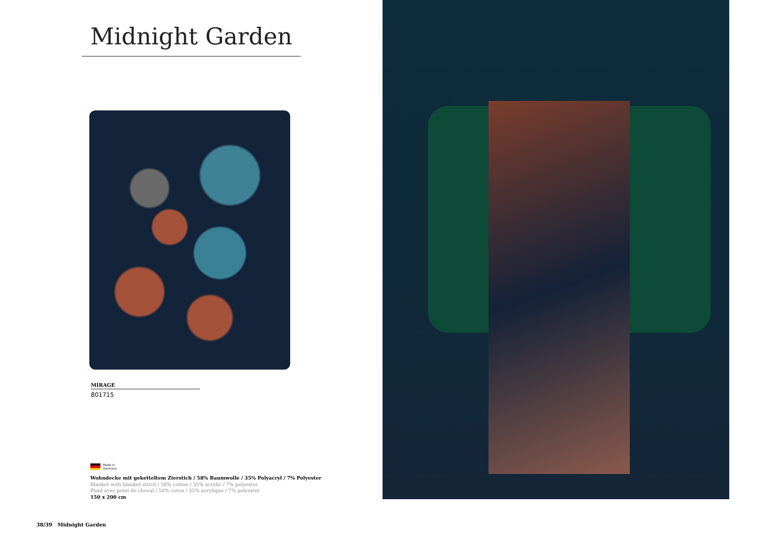Midnight Garden
MIRAGE
801715
Made in
Germany
Wohndecke mit geketteltem Zierstich / 58% Baumwolle / 35% Polyacryl / 7% Polyester
Blanket with blanket stitch / 58% cotton / 35% acrylic / 7% polyester
Plaid avec point de cheval / 58% coton / 35% acrylique / 7% polyester
150 x 200 cm
38/39 Midnight Garden